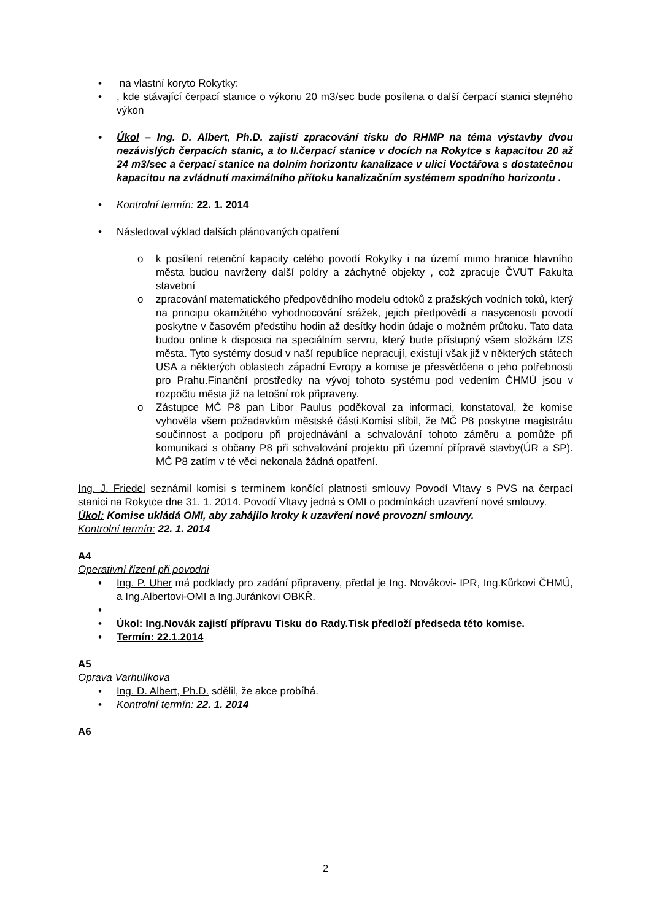na vlastní koryto Rokytky:
, kde stávající čerpací stanice o výkonu 20 m3/sec bude posílena o další čerpací stanici stejného výkon
Úkol – Ing. D. Albert, Ph.D. zajistí zpracování tisku do RHMP na téma výstavby dvou nezávislých čerpacích stanic, a to II.čerpací stanice v docích na Rokytce s kapacitou 20 až 24 m3/sec a čerpací stanice na dolním horizontu kanalizace v ulici Voctářova s dostatečnou kapacitou na zvládnutí maximálního přítoku kanalizačním systémem spodního horizontu .
Kontrolní termín: 22. 1. 2014
Následoval výklad dalších plánovaných opatření
k posílení retenční kapacity celého povodí Rokytky i na území mimo hranice hlavního města budou navrženy další poldry a záchytné objekty , což zpracuje ČVUT Fakulta stavební
zpracování matematického předpovědního modelu odtoků z pražských vodních toků, který na principu okamžitého vyhodnocování srážek, jejich předpovědí a nasycenosti povodí poskytne v časovém předstihu hodin až desítky hodin údaje o možném průtoku. Tato data budou online k disposici na speciálním servru, který bude přístupný všem složkám IZS města. Tyto systémy dosud v naší republice nepracují, existují však již v některých státech USA a některých oblastech západní Evropy a komise je přesvědčena o jeho potřebnosti pro Prahu.Finanční prostředky na vývoj tohoto systému pod vedením ČHMÚ jsou v rozpočtu města již na letošní rok připraveny.
Zástupce MČ P8 pan Libor Paulus poděkoval za informaci, konstatoval, že komise vyhověla všem požadavkům městské části.Komisi slíbil, že MČ P8 poskytne magistrátu součinnost a podporu při projednávání a schvalování tohoto záměru a pomůže při komunikaci s občany P8 při schvalování projektu při územní přípravě stavby(ÚR a SP). MČ P8 zatím v té věci nekonala žádná opatření.
Ing. J. Friedel seznámil komisi s termínem končící platnosti smlouvy Povodí Vltavy s PVS na čerpací stanici na Rokytce dne 31. 1. 2014. Povodí Vltavy jedná s OMI o podmínkách uzavření nové smlouvy.
Úkol: Komise ukládá OMI, aby zahájilo kroky k uzavření nové provozní smlouvy.
Kontrolní termín: 22. 1. 2014
A4
Operativní řízení při povodni
Ing. P. Uher má podklady pro zadání připraveny, předal je Ing. Novákovi- IPR, Ing.Kůrkovi ČHMÚ, a Ing.Albertovi-OMI a Ing.Juránkovi OBKŘ.
Úkol: Ing.Novák zajistí přípravu Tisku do Rady.Tisk předloží předseda této komise.
Termín: 22.1.2014
A5
Oprava Varhulíkova
Ing. D. Albert, Ph.D. sdělil, že akce probíhá.
Kontrolní termín: 22. 1. 2014
A6
2